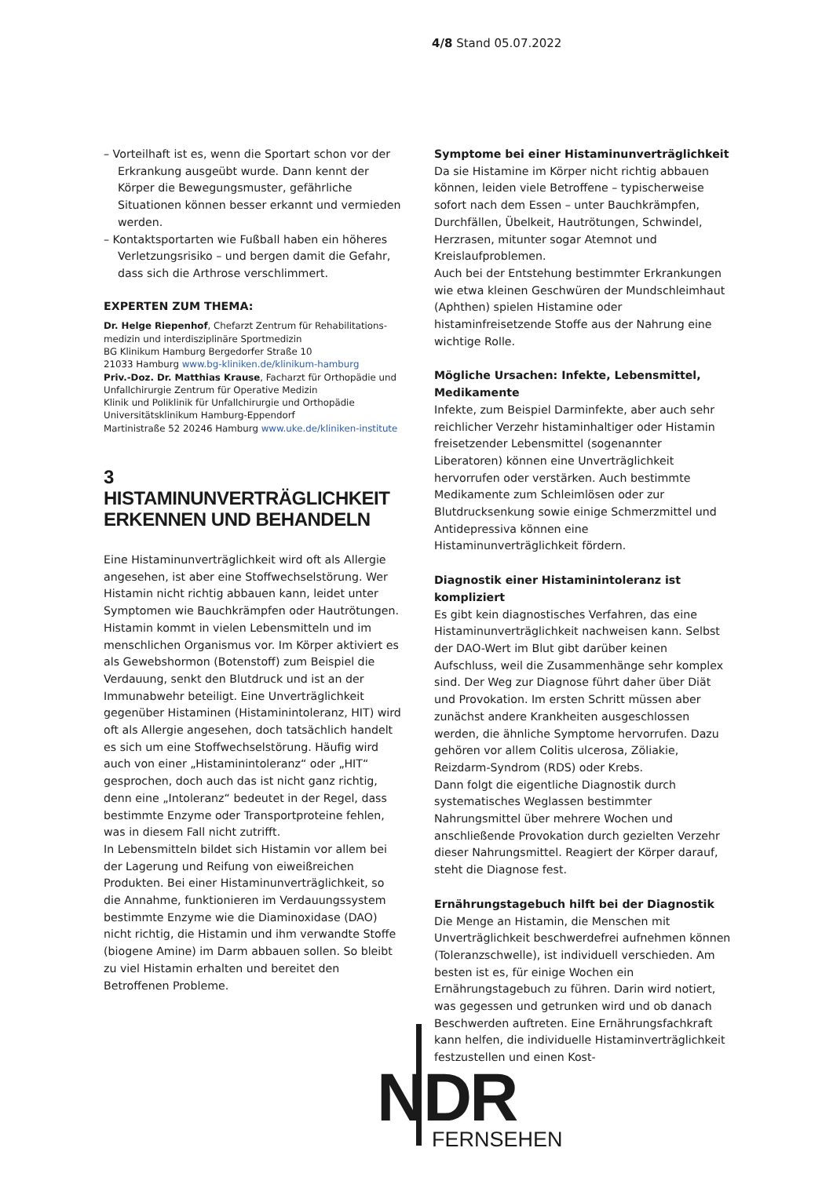4/8 Stand 05.07.2022
– Vorteilhaft ist es, wenn die Sportart schon vor der Erkrankung ausgeübt wurde. Dann kennt der Körper die Bewegungsmuster, gefährliche Situationen können besser erkannt und vermieden werden.
– Kontaktsportarten wie Fußball haben ein höheres Verletzungsrisiko – und bergen damit die Gefahr, dass sich die Arthrose verschlimmert.
EXPERTEN ZUM THEMA:
Dr. Helge Riepenhof, Chefarzt Zentrum für Rehabilitations­medizin und interdisziplinäre Sportmedizin
BG Klinikum Hamburg Bergedorfer Straße 10
21033 Hamburg www.bg-kliniken.de/klinikum-hamburg
Priv.-Doz. Dr. Matthias Krause, Facharzt für Orthopädie und Unfallchirurgie Zentrum für Operative Medizin
Klinik und Poliklinik für Unfallchirurgie und Orthopädie
Universitätsklinikum Hamburg-Eppendorf
Martinistraße 52 20246 Hamburg www.uke.de/kliniken-institute
3
HISTAMINUNVERTRÄGLICHKEIT ERKENNEN UND BEHANDELN
Eine Histaminunverträglichkeit wird oft als Allergie angesehen, ist aber eine Stoffwechselstörung. Wer Histamin nicht richtig abbauen kann, leidet unter Symptomen wie Bauchkrämpfen oder Hautrötungen. Histamin kommt in vielen Lebensmitteln und im menschlichen Organismus vor. Im Körper aktiviert es als Gewebshormon (Botenstoff) zum Beispiel die Verdauung, senkt den Blutdruck und ist an der Immunabwehr beteiligt. Eine Unverträglichkeit gegenüber Histaminen (Histaminintoleranz, HIT) wird oft als Allergie angesehen, doch tatsächlich handelt es sich um eine Stoffwechselstörung. Häufig wird auch von einer „Histaminintoleranz“ oder „HIT“ gesprochen, doch auch das ist nicht ganz richtig, denn eine „Intoleranz“ bedeutet in der Regel, dass bestimmte Enzyme oder Transportproteine fehlen, was in diesem Fall nicht zutrifft.
In Lebensmitteln bildet sich Histamin vor allem bei der Lagerung und Reifung von eiweißreichen Produkten. Bei einer Histaminunverträglichkeit, so die Annahme, funktionieren im Verdauungssystem bestimmte Enzyme wie die Diaminoxidase (DAO) nicht richtig, die Histamin und ihm verwandte Stoffe (biogene Amine) im Darm abbauen sollen. So bleibt zu viel Histamin erhalten und bereitet den Betroffenen Probleme.
Symptome bei einer Histaminunverträglichkeit
Da sie Histamine im Körper nicht richtig abbauen können, leiden viele Betroffene – typischerweise sofort nach dem Essen – unter Bauchkrämpfen, Durchfällen, Übelkeit, Hautrötungen, Schwindel, Herzrasen, mitunter sogar Atemnot und Kreislaufproblemen.
Auch bei der Entstehung bestimmter Erkrankungen wie etwa kleinen Geschwüren der Mundschleimhaut (Aphthen) spielen Histamine oder histaminfreisetzende Stoffe aus der Nahrung eine wichtige Rolle.
Mögliche Ursachen: Infekte, Lebensmittel, Medikamente
Infekte, zum Beispiel Darminfekte, aber auch sehr reichlicher Verzehr histaminhaltiger oder Histamin freisetzender Lebensmittel (sogenannter Liberatoren) können eine Unverträglichkeit hervorrufen oder verstärken. Auch bestimmte Medikamente zum Schleimlösen oder zur Blutdrucksenkung sowie einige Schmerzmittel und Antidepressiva können eine Histaminunverträglichkeit fördern.
Diagnostik einer Histaminintoleranz ist kompliziert
Es gibt kein diagnostisches Verfahren, das eine Histaminunverträglichkeit nachweisen kann. Selbst der DAO-Wert im Blut gibt darüber keinen Aufschluss, weil die Zusammenhänge sehr komplex sind. Der Weg zur Diagnose führt daher über Diät und Provokation. Im ersten Schritt müssen aber zunächst andere Krankheiten ausgeschlossen werden, die ähnliche Symptome hervorrufen. Dazu gehören vor allem Colitis ulcerosa, Zöliakie, Reizdarm-Syndrom (RDS) oder Krebs.
Dann folgt die eigentliche Diagnostik durch systematisches Weglassen bestimmter Nahrungsmittel über mehrere Wochen und anschließende Provokation durch gezielten Verzehr dieser Nahrungsmittel. Reagiert der Körper darauf, steht die Diagnose fest.
Ernährungstagebuch hilft bei der Diagnostik
Die Menge an Histamin, die Menschen mit Unverträglichkeit beschwerdefrei aufnehmen können (Toleranzschwelle), ist individuell verschieden. Am besten ist es, für einige Wochen ein Ernährungstagebuch zu führen. Darin wird notiert, was gegessen und getrunken wird und ob danach Beschwerden auftreten. Eine Ernährungsfachkraft kann helfen, die individuelle Histaminverträglichkeit festzustellen und einen Kost-
NDR
FERNSEHEN